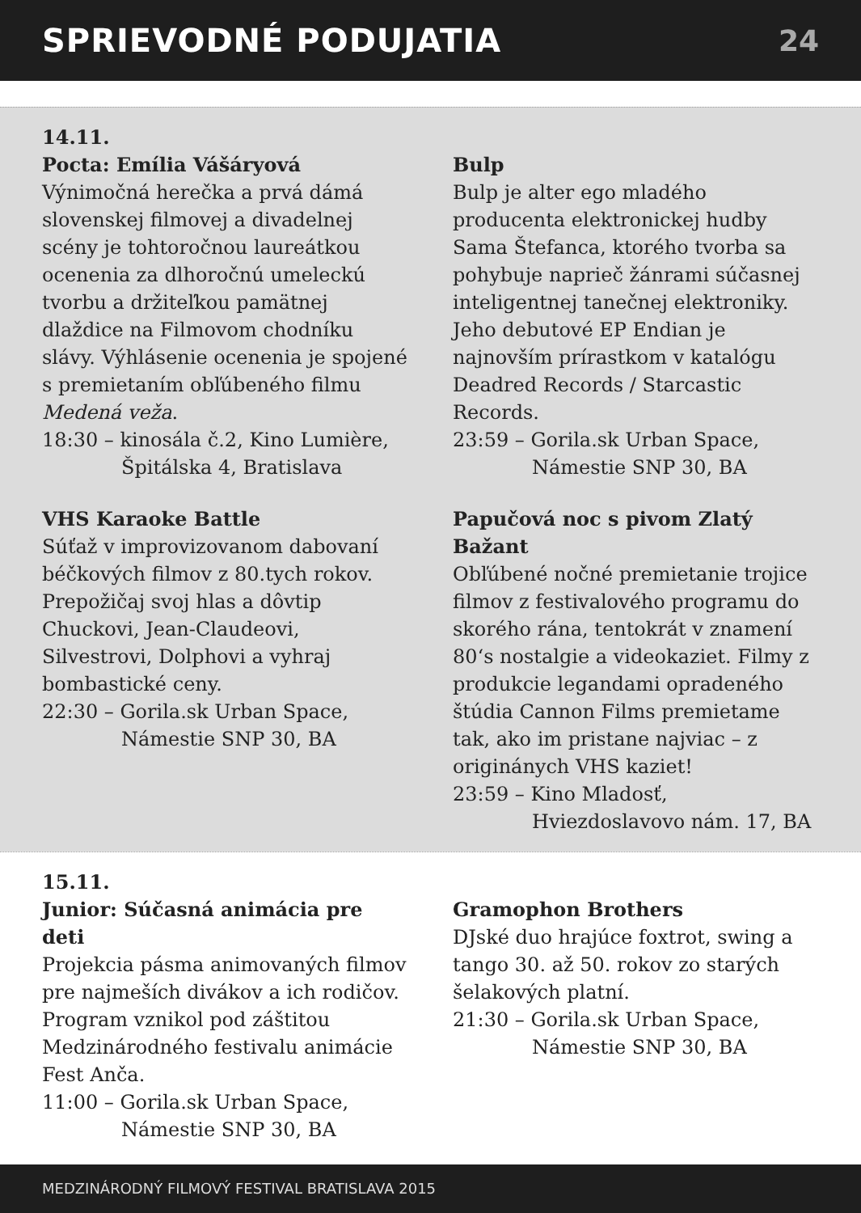SPRIEVODNÉ PODUJATIA 24
14.11.
Pocta: Emília Vášáryová
Výnimočná herečka a prvá dámá slovenskej filmovej a divadelnej scény je tohtoročnou laureátkou ocenenia za dlhoročnú umeleckú tvorbu a držiteľkou pamätnej dlaždice na Filmovom chodníku slávy. Výhlásenie ocenenia je spojené s premietaním obľúbeného filmu Medená veža.
18:30 – kinosála č.2, Kino Lumière,
Špitálska 4, Bratislava
VHS Karaoke Battle
Súťaž v improvizovanom dabovaní béčkových filmov z 80.tych rokov. Prepožičaj svoj hlas a dôvtip Chuckovi, Jean-Claudeovi, Silvestrovi, Dolphovi a vyhraj bombastické ceny.
22:30 – Gorila.sk Urban Space,
Námestie SNP 30, BA
Bulp
Bulp je alter ego mladého producenta elektronickej hudby Sama Štefanca, ktorého tvorba sa pohybuje naprieč žánrami súčasnej inteligentnej tanečnej elektroniky. Jeho debutové EP Endian je najnovším prírastkom v katalógu Deadred Records / Starcastic Records.
23:59 – Gorila.sk Urban Space,
Námestie SNP 30, BA
Papučová noc s pivom Zlatý Bažant
Obľúbené nočné premietanie trojice filmov z festivalového programu do skorého rána, tentokrát v znamení 80‘s nostalgie a videokaziet. Filmy z produkcie legandami opradeného štúdia Cannon Films premietame tak, ako im pristane najviac – z originánych VHS kaziet!
23:59 – Kino Mladosť,
Hviezdoslavovo nám. 17, BA
15.11.
Junior: Súčasná animácia pre deti
Projekcia pásma animovaných filmov pre najmeších divákov a ich rodičov. Program vznikol pod záštitou Medzinárodného festivalu animácie Fest Anča.
11:00 – Gorila.sk Urban Space,
Námestie SNP 30, BA
Gramophon Brothers
DJské duo hrajúce foxtrot, swing a tango 30. až 50. rokov zo starých šelakových platní.
21:30 – Gorila.sk Urban Space,
Námestie SNP 30, BA
MEDZINÁRODNÝ FILMOVÝ FESTIVAL BRATISLAVA 2015